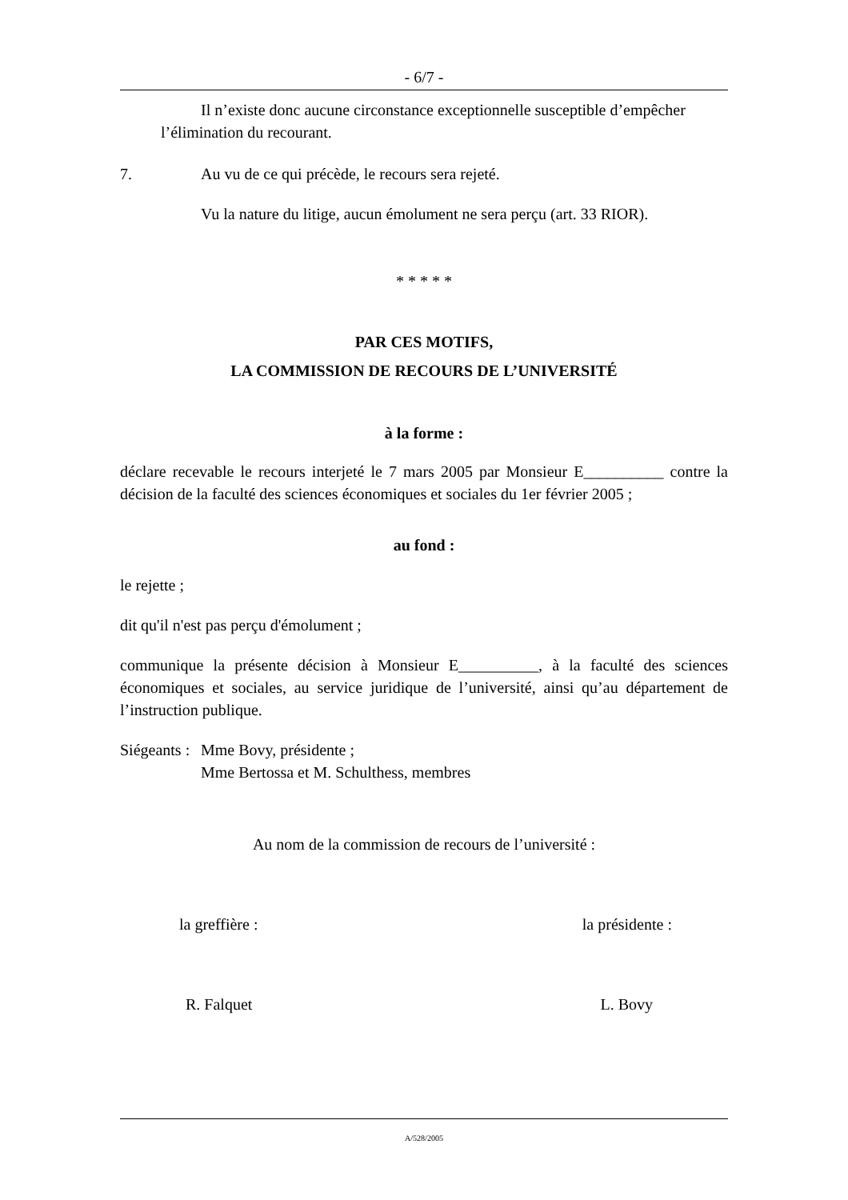- 6/7 -
Il n’existe donc aucune circonstance exceptionnelle susceptible d’empêcher
l’élimination du recourant.
7. Au vu de ce qui précède, le recours sera rejeté.
Vu la nature du litige, aucun émolument ne sera perçu (art. 33 RIOR).
* * * * *
PAR CES MOTIFS,
LA COMMISSION DE RECOURS DE L’UNIVERSITÉ
à la forme :
déclare recevable le recours interjeté le 7 mars 2005 par Monsieur E__________ contre la décision de la faculté des sciences économiques et sociales du 1er février 2005 ;
au fond :
le rejette ;
dit qu'il n'est pas perçu d'émolument ;
communique la présente décision à Monsieur E__________, à la faculté des sciences économiques et sociales, au service juridique de l’université, ainsi qu’au département de l’instruction publique.
Siégeants : Mme Bovy, présidente ;
Mme Bertossa et M. Schulthess, membres
Au nom de la commission de recours de l’université :
la greffière : la présidente :
R. Falquet L. Bovy
A/528/2005